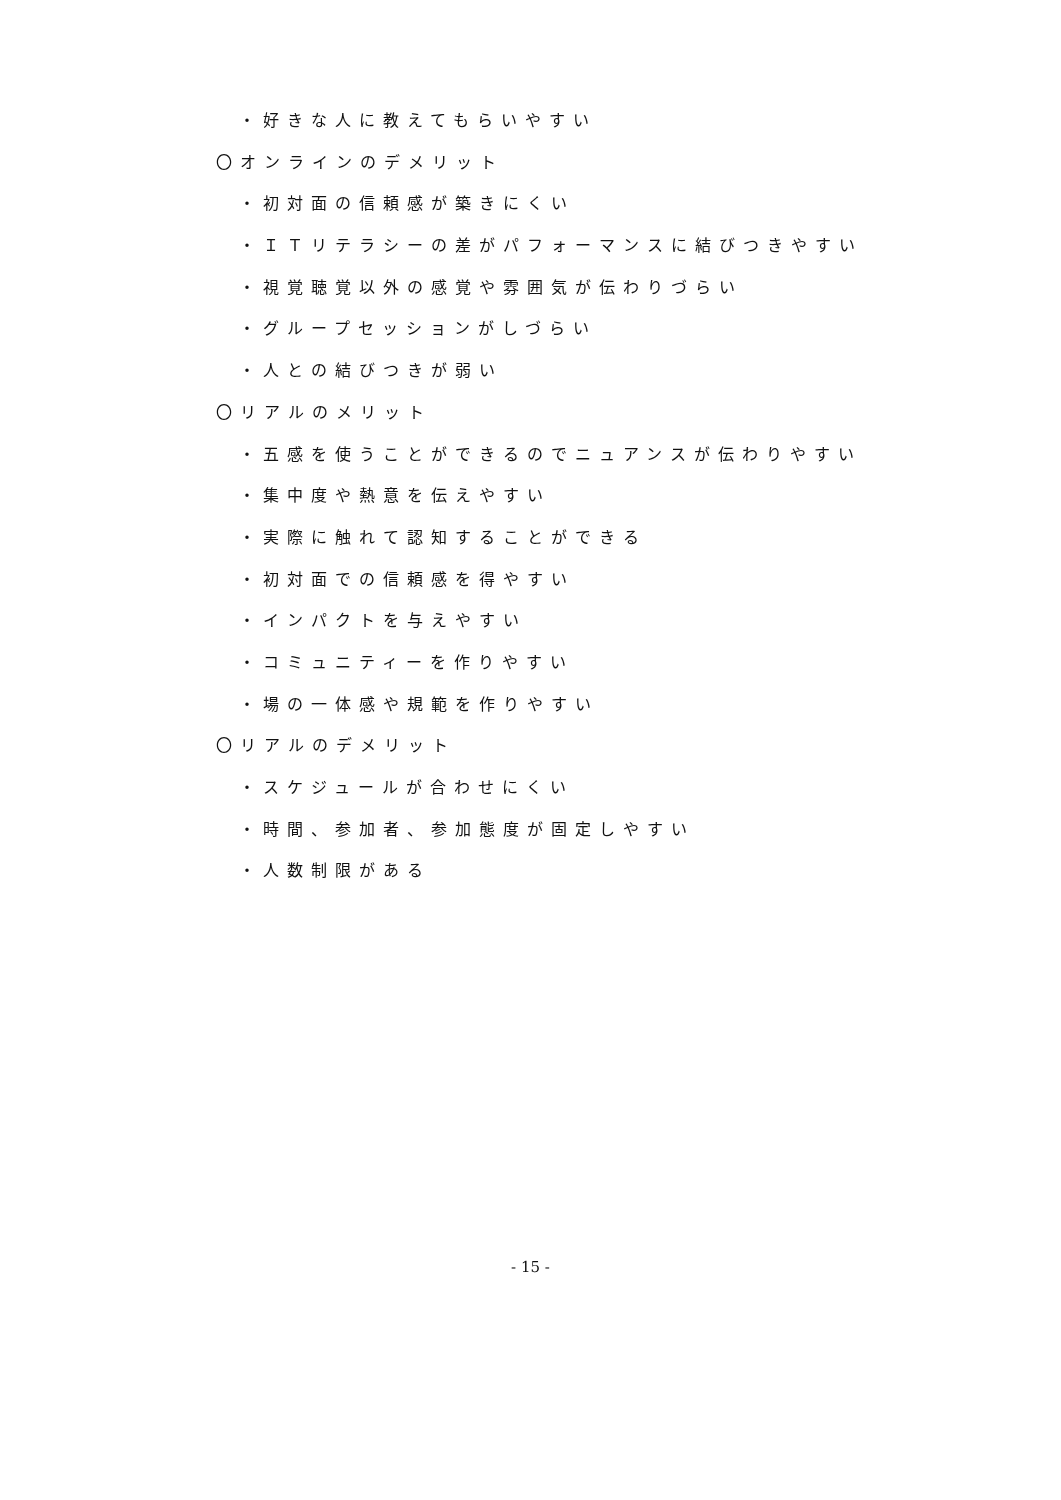・好きな人に教えてもらいやすい
〇オンラインのデメリット
・初対面の信頼感が築きにくい
・ＩＴリテラシーの差がパフォーマンスに結びつきやすい
・視覚聴覚以外の感覚や雰囲気が伝わりづらい
・グループセッションがしづらい
・人との結びつきが弱い
〇リアルのメリット
・五感を使うことができるのでニュアンスが伝わりやすい
・集中度や熱意を伝えやすい
・実際に触れて認知することができる
・初対面での信頼感を得やすい
・インパクトを与えやすい
・コミュニティーを作りやすい
・場の一体感や規範を作りやすい
〇リアルのデメリット
・スケジュールが合わせにくい
・時間、参加者、参加態度が固定しやすい
・人数制限がある
- 15 -